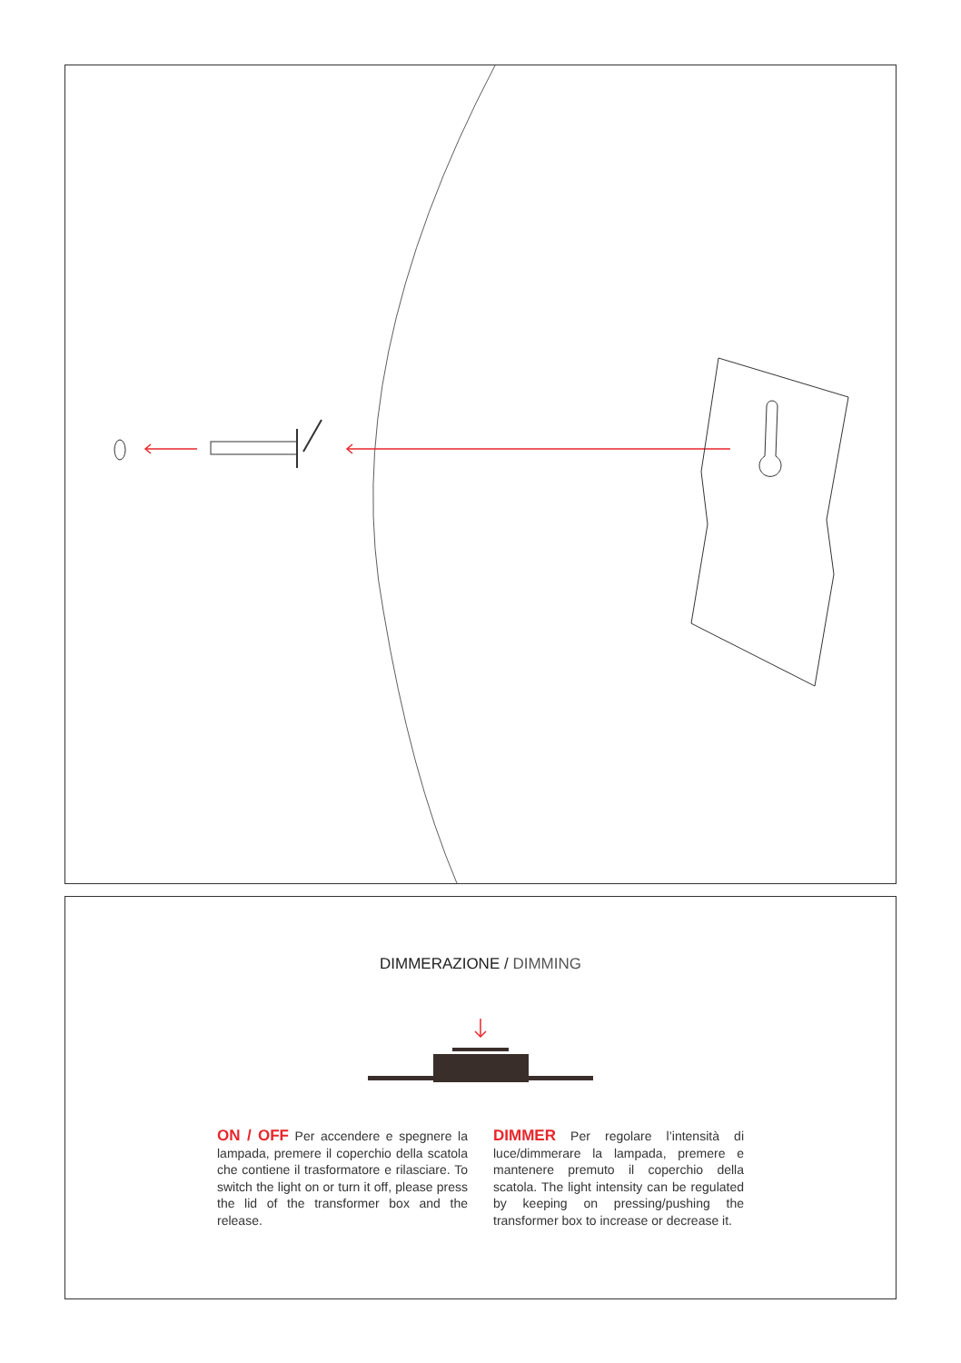DIMMERAZIONE / DIMMING
ON / OFF Per accendere e spegnere la lampada, premere il coperchio della scatola che contiene il trasformatore e rilasciare. To switch the light on or turn it off, please press the lid of the transformer box and the release.
DIMMER Per regolare l’intensità di luce/dimmerare la lampada, premere e mantenere premuto il coperchio della scatola. The light intensity can be regulated by keeping on pressing/pushing the transformer box to increase or decrease it.